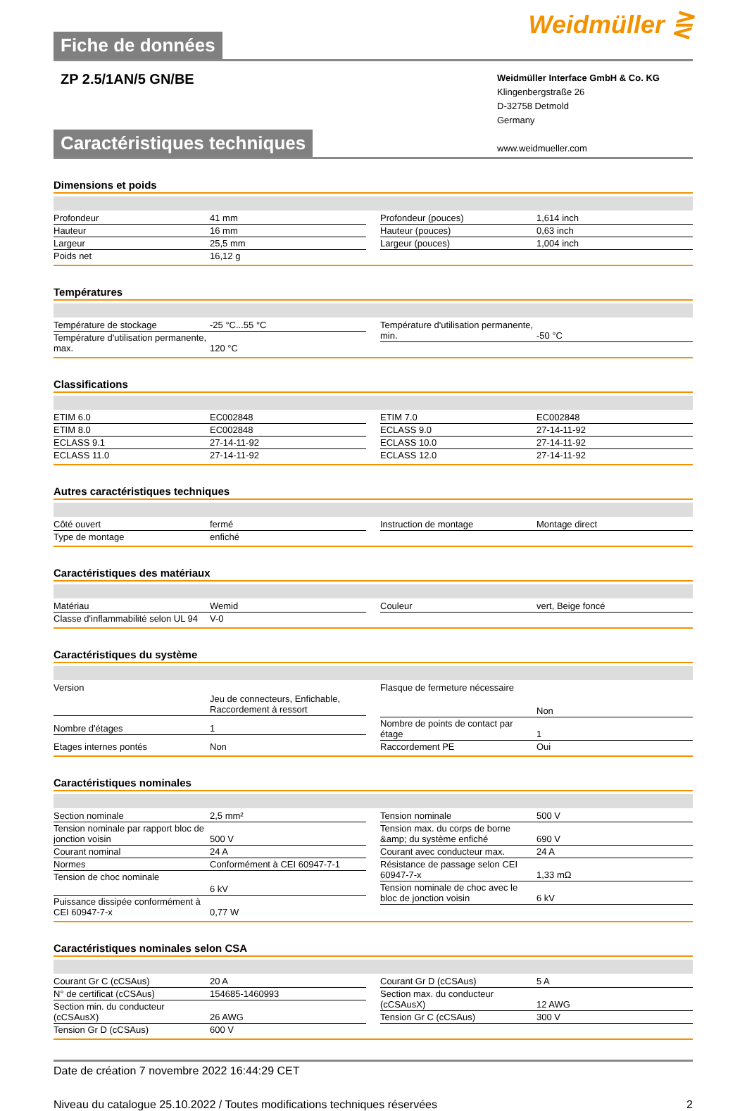Fiche de données
Weidmüller ⋛
ZP 2.5/1AN/5 GN/BE
Weidmüller Interface GmbH & Co. KG
Klingenbergstraße 26
D-32758 Detmold
Germany
www.weidmueller.com
Caractéristiques techniques
Dimensions et poids
| Profondeur | 41 mm |
| Hauteur | 16 mm |
| Largeur | 25,5 mm |
| Poids net | 16,12 g |
| Profondeur (pouces) | 1,614 inch |
| Hauteur (pouces) | 0,63 inch |
| Largeur (pouces) | 1,004 inch |
Températures
| Température de stockage | -25 °C...55 °C |
| Température d'utilisation permanente, max. | 120 °C |
| Température d'utilisation permanente, min. | -50 °C |
Classifications
| ETIM 6.0 | EC002848 |
| ETIM 8.0 | EC002848 |
| ECLASS 9.1 | 27-14-11-92 |
| ECLASS 11.0 | 27-14-11-92 |
| ETIM 7.0 | EC002848 |
| ECLASS 9.0 | 27-14-11-92 |
| ECLASS 10.0 | 27-14-11-92 |
| ECLASS 12.0 | 27-14-11-92 |
Autres caractéristiques techniques
| Côté ouvert | fermé |
| Type de montage | enfiché |
| Instruction de montage | Montage direct |
Caractéristiques des matériaux
| Matériau | Wemid |
| Classe d'inflammabilité selon UL 94 | V-0 |
| Couleur | vert, Beige foncé |
Caractéristiques du système
| Version | Jeu de connecteurs, Enfichable, Raccordement à ressort |
| Nombre d'étages | 1 |
| Etages internes pontés | Non |
| Flasque de fermeture nécessaire | Non |
| Nombre de points de contact par étage | 1 |
| Raccordement PE | Oui |
Caractéristiques nominales
| Section nominale | 2,5 mm² |
| Tension nominale par rapport bloc de jonction voisin | 500 V |
| Courant nominal | 24 A |
| Normes | Conformément à CEI 60947-7-1 |
| Tension de choc nominale | 6 kV |
| Puissance dissipée conformément à CEI 60947-7-x | 0,77 W |
| Tension nominale | 500 V |
| Tension max. du corps de borne &amp; du système enfiché | 690 V |
| Courant avec conducteur max. | 24 A |
| Résistance de passage selon CEI 60947-7-x | 1,33 mΩ |
| Tension nominale de choc avec le bloc de jonction voisin | 6 kV |
Caractéristiques nominales selon CSA
| Courant Gr C (cCSAus) | 20 A |
| N° de certificat (cCSAus) | 154685-1460993 |
| Section min. du conducteur (cCSAusX) | 26 AWG |
| Tension Gr D (cCSAus) | 600 V |
| Courant Gr D (cCSAus) | 5 A |
| Section max. du conducteur (cCSAusX) | 12 AWG |
| Tension Gr C (cCSAus) | 300 V |
Date de création 7 novembre 2022 16:44:29 CET
Niveau du catalogue 25.10.2022 / Toutes modifications techniques réservées 2